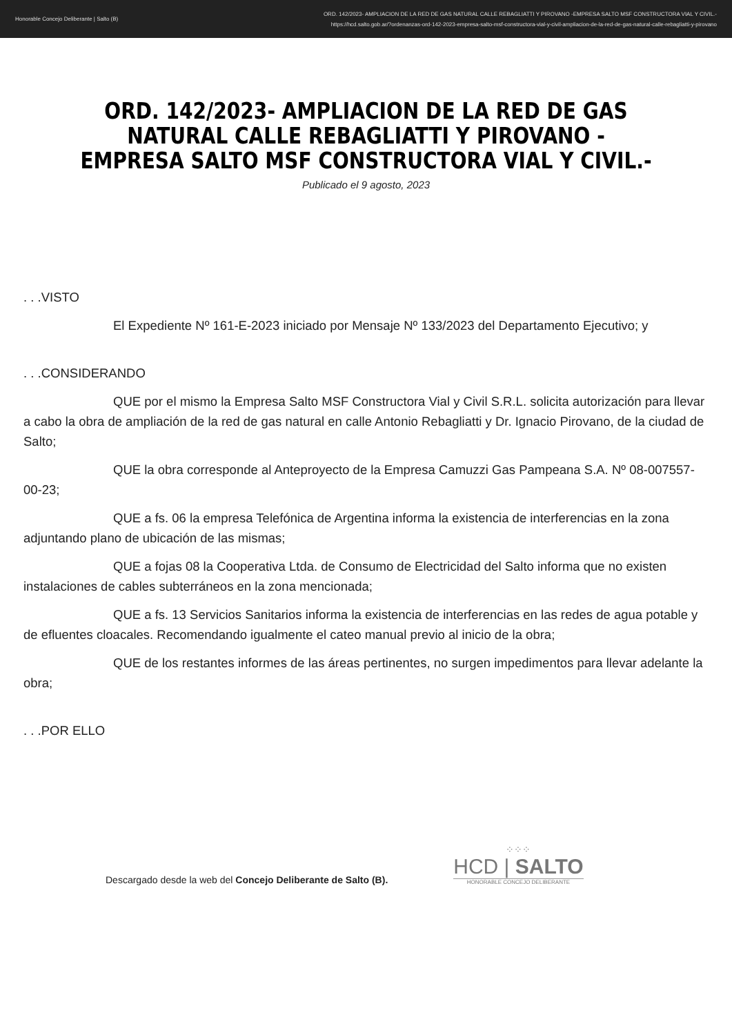Honorable Concejo Deliberante | Salto (B)
ORD. 142/2023- AMPLIACION DE LA RED DE GAS NATURAL CALLE REBAGLIATTI Y PIROVANO -EMPRESA SALTO MSF CONSTRUCTORA VIAL Y CIVIL.-
https://hcd.salto.gob.ar/?ordenanzas-ord-142-2023-empresa-salto-msf-constructora-vial-y-civil-ampliacion-de-la-red-de-gas-natural-calle-rebagliatti-y-pirovano
ORD. 142/2023- AMPLIACION DE LA RED DE GAS NATURAL CALLE REBAGLIATTI Y PIROVANO -EMPRESA SALTO MSF CONSTRUCTORA VIAL Y CIVIL.-
Publicado el 9 agosto, 2023
. . .VISTO
El Expediente Nº 161-E-2023 iniciado por Mensaje Nº 133/2023 del Departamento Ejecutivo; y
. . .CONSIDERANDO
QUE por el mismo la Empresa Salto MSF Constructora Vial y Civil S.R.L. solicita autorización para llevar a cabo la obra de ampliación de la red de gas natural en calle Antonio Rebagliatti y Dr. Ignacio Pirovano, de la ciudad de Salto;
QUE la obra corresponde al Anteproyecto de la Empresa Camuzzi Gas Pampeana S.A. Nº 08-007557-00-23;
QUE a fs. 06 la empresa Telefónica de Argentina informa la existencia de interferencias en la zona adjuntando plano de ubicación de las mismas;
QUE a fojas 08 la Cooperativa Ltda. de Consumo de Electricidad del Salto informa que no existen instalaciones de cables subterráneos en la zona mencionada;
QUE a fs. 13 Servicios Sanitarios informa la existencia de interferencias en las redes de agua potable y de efluentes cloacales. Recomendando igualmente el cateo manual previo al inicio de la obra;
QUE de los restantes informes de las áreas pertinentes, no surgen impedimentos para llevar adelante la obra;
. . .POR ELLO
Descargado desde la web del Concejo Deliberante de Salto (B).
⁘⁘⁘
HCD | SALTO
HONORABLE CONCEJO DELIBERANTE